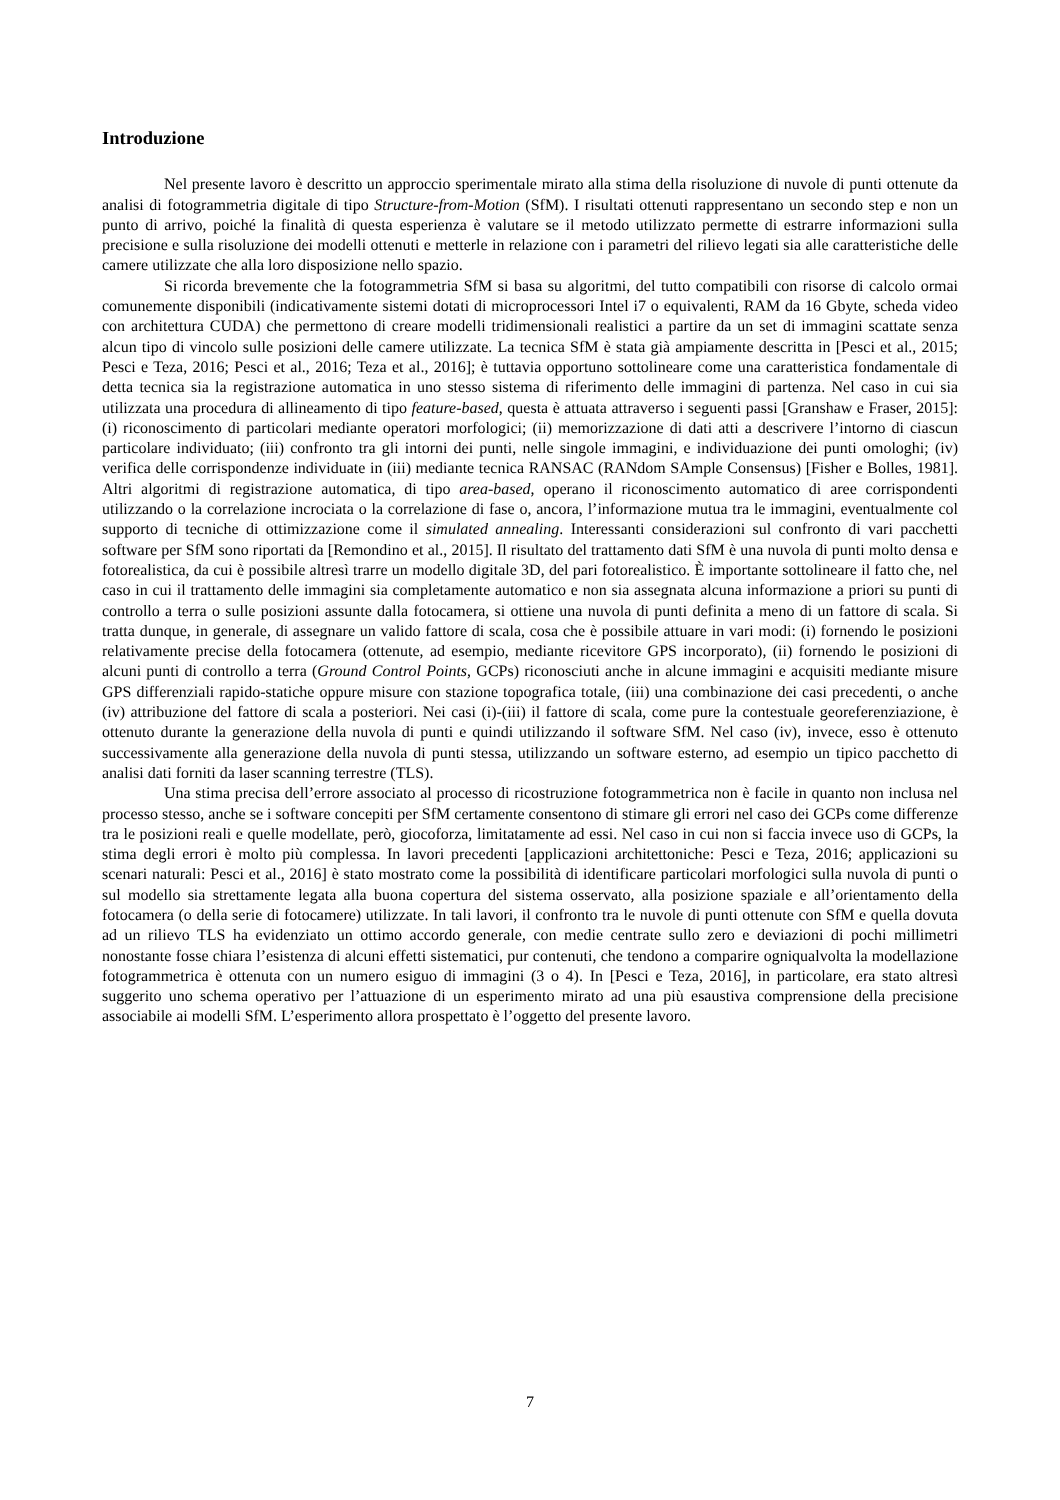Introduzione
Nel presente lavoro è descritto un approccio sperimentale mirato alla stima della risoluzione di nuvole di punti ottenute da analisi di fotogrammetria digitale di tipo Structure-from-Motion (SfM). I risultati ottenuti rappresentano un secondo step e non un punto di arrivo, poiché la finalità di questa esperienza è valutare se il metodo utilizzato permette di estrarre informazioni sulla precisione e sulla risoluzione dei modelli ottenuti e metterle in relazione con i parametri del rilievo legati sia alle caratteristiche delle camere utilizzate che alla loro disposizione nello spazio.
Si ricorda brevemente che la fotogrammetria SfM si basa su algoritmi, del tutto compatibili con risorse di calcolo ormai comunemente disponibili (indicativamente sistemi dotati di microprocessori Intel i7 o equivalenti, RAM da 16 Gbyte, scheda video con architettura CUDA) che permettono di creare modelli tridimensionali realistici a partire da un set di immagini scattate senza alcun tipo di vincolo sulle posizioni delle camere utilizzate. La tecnica SfM è stata già ampiamente descritta in [Pesci et al., 2015; Pesci e Teza, 2016; Pesci et al., 2016; Teza et al., 2016]; è tuttavia opportuno sottolineare come una caratteristica fondamentale di detta tecnica sia la registrazione automatica in uno stesso sistema di riferimento delle immagini di partenza. Nel caso in cui sia utilizzata una procedura di allineamento di tipo feature-based, questa è attuata attraverso i seguenti passi [Granshaw e Fraser, 2015]: (i) riconoscimento di particolari mediante operatori morfologici; (ii) memorizzazione di dati atti a descrivere l’intorno di ciascun particolare individuato; (iii) confronto tra gli intorni dei punti, nelle singole immagini, e individuazione dei punti omologhi; (iv) verifica delle corrispondenze individuate in (iii) mediante tecnica RANSAC (RANdom SAmple Consensus) [Fisher e Bolles, 1981]. Altri algoritmi di registrazione automatica, di tipo area-based, operano il riconoscimento automatico di aree corrispondenti utilizzando o la correlazione incrociata o la correlazione di fase o, ancora, l’informazione mutua tra le immagini, eventualmente col supporto di tecniche di ottimizzazione come il simulated annealing. Interessanti considerazioni sul confronto di vari pacchetti software per SfM sono riportati da [Remondino et al., 2015]. Il risultato del trattamento dati SfM è una nuvola di punti molto densa e fotorealistica, da cui è possibile altresì trarre un modello digitale 3D, del pari fotorealistico. È importante sottolineare il fatto che, nel caso in cui il trattamento delle immagini sia completamente automatico e non sia assegnata alcuna informazione a priori su punti di controllo a terra o sulle posizioni assunte dalla fotocamera, si ottiene una nuvola di punti definita a meno di un fattore di scala. Si tratta dunque, in generale, di assegnare un valido fattore di scala, cosa che è possibile attuare in vari modi: (i) fornendo le posizioni relativamente precise della fotocamera (ottenute, ad esempio, mediante ricevitore GPS incorporato), (ii) fornendo le posizioni di alcuni punti di controllo a terra (Ground Control Points, GCPs) riconosciuti anche in alcune immagini e acquisiti mediante misure GPS differenziali rapido-statiche oppure misure con stazione topografica totale, (iii) una combinazione dei casi precedenti, o anche (iv) attribuzione del fattore di scala a posteriori. Nei casi (i)-(iii) il fattore di scala, come pure la contestuale georeferenziazione, è ottenuto durante la generazione della nuvola di punti e quindi utilizzando il software SfM. Nel caso (iv), invece, esso è ottenuto successivamente alla generazione della nuvola di punti stessa, utilizzando un software esterno, ad esempio un tipico pacchetto di analisi dati forniti da laser scanning terrestre (TLS).
Una stima precisa dell’errore associato al processo di ricostruzione fotogrammetrica non è facile in quanto non inclusa nel processo stesso, anche se i software concepiti per SfM certamente consentono di stimare gli errori nel caso dei GCPs come differenze tra le posizioni reali e quelle modellate, però, giocoforza, limitatamente ad essi. Nel caso in cui non si faccia invece uso di GCPs, la stima degli errori è molto più complessa. In lavori precedenti [applicazioni architettoniche: Pesci e Teza, 2016; applicazioni su scenari naturali: Pesci et al., 2016] è stato mostrato come la possibilità di identificare particolari morfologici sulla nuvola di punti o sul modello sia strettamente legata alla buona copertura del sistema osservato, alla posizione spaziale e all’orientamento della fotocamera (o della serie di fotocamere) utilizzate. In tali lavori, il confronto tra le nuvole di punti ottenute con SfM e quella dovuta ad un rilievo TLS ha evidenziato un ottimo accordo generale, con medie centrate sullo zero e deviazioni di pochi millimetri nonostante fosse chiara l’esistenza di alcuni effetti sistematici, pur contenuti, che tendono a comparire ogniqualvolta la modellazione fotogrammetrica è ottenuta con un numero esiguo di immagini (3 o 4). In [Pesci e Teza, 2016], in particolare, era stato altresì suggerito uno schema operativo per l’attuazione di un esperimento mirato ad una più esaustiva comprensione della precisione associabile ai modelli SfM. L’esperimento allora prospettato è l’oggetto del presente lavoro.
7